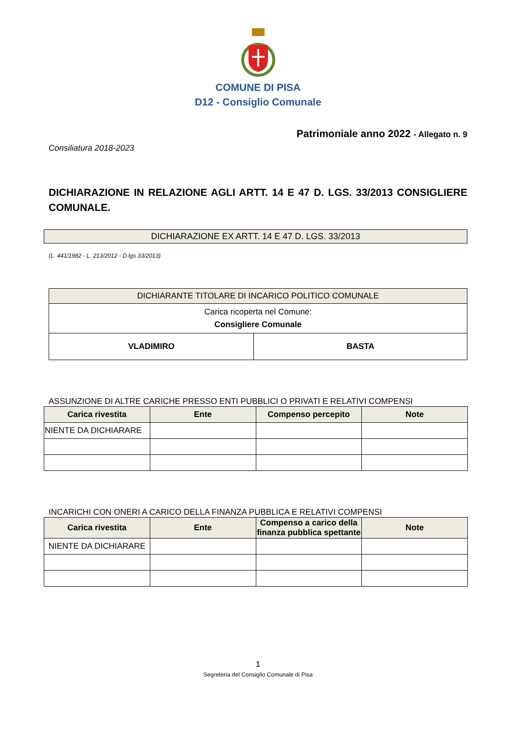COMUNE DI PISA
D12 - Consiglio Comunale
Patrimoniale anno 2022 - Allegato n. 9
Consiliatura 2018-2023
DICHIARAZIONE IN RELAZIONE AGLI ARTT. 14 E 47 D. LGS. 33/2013 CONSIGLIERE COMUNALE.
DICHIARAZIONE EX ARTT. 14 E 47 D. LGS. 33/2013
(L. 441/1982 - L. 213/2012 - D.lgs 33/2013)
| DICHIARANTE TITOLARE DI INCARICO POLITICO COMUNALE | |
| --- | --- |
| Carica ricoperta nel Comune: Consigliere Comunale | |
| VLADIMIRO | BASTA |
ASSUNZIONE DI ALTRE CARICHE PRESSO ENTI PUBBLICI O PRIVATI E RELATIVI COMPENSI
| Carica rivestita | Ente | Compenso percepito | Note |
| --- | --- | --- | --- |
| NIENTE DA DICHIARARE | | | |
INCARICHI CON ONERI A CARICO DELLA FINANZA PUBBLICA E RELATIVI COMPENSI
| Carica rivestita | Ente | Compenso a carico della finanza pubblica spettante | Note |
| --- | --- | --- | --- |
| NIENTE DA DICHIARARE | | | |
1
Segreteria del Consiglio Comunale di Pisa